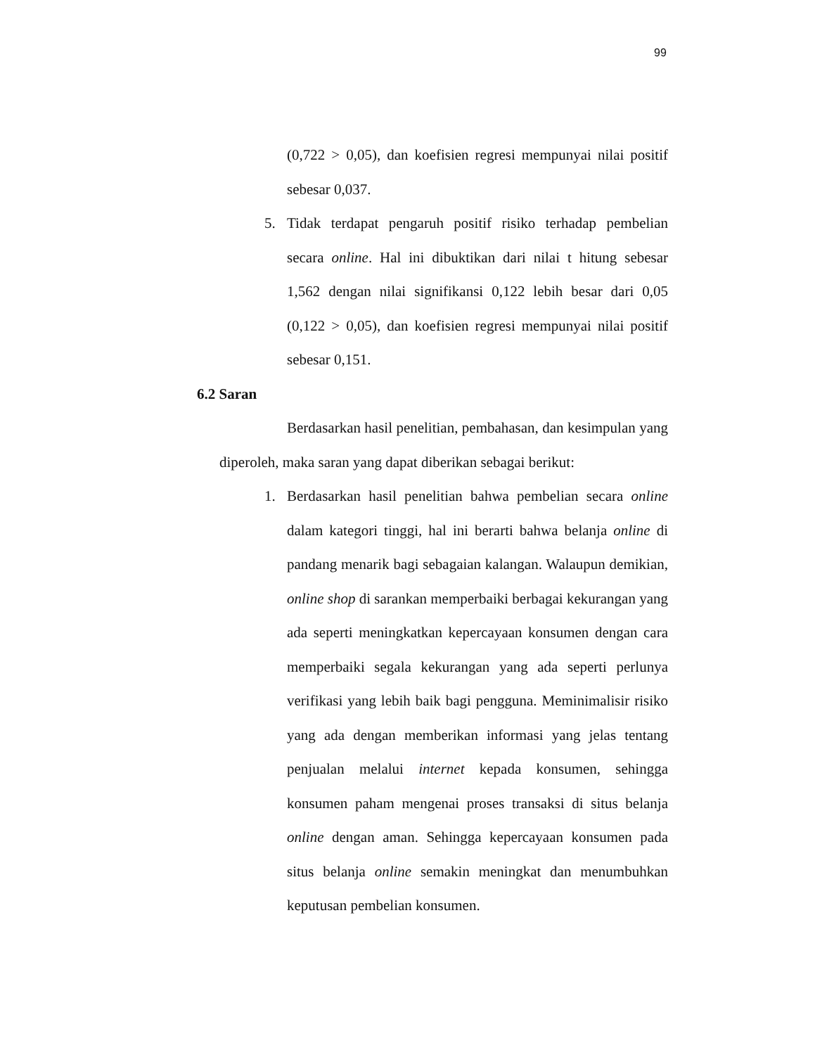99
(0,722 > 0,05), dan koefisien regresi mempunyai nilai positif sebesar 0,037.
5. Tidak terdapat pengaruh positif risiko terhadap pembelian secara online. Hal ini dibuktikan dari nilai t hitung sebesar 1,562 dengan nilai signifikansi 0,122 lebih besar dari 0,05 (0,122 > 0,05), dan koefisien regresi mempunyai nilai positif sebesar 0,151.
6.2 Saran
Berdasarkan hasil penelitian, pembahasan, dan kesimpulan yang diperoleh, maka saran yang dapat diberikan sebagai berikut:
1. Berdasarkan hasil penelitian bahwa pembelian secara online dalam kategori tinggi, hal ini berarti bahwa belanja online di pandang menarik bagi sebagaian kalangan. Walaupun demikian, online shop di sarankan memperbaiki berbagai kekurangan yang ada seperti meningkatkan kepercayaan konsumen dengan cara memperbaiki segala kekurangan yang ada seperti perlunya verifikasi yang lebih baik bagi pengguna. Meminimalisir risiko yang ada dengan memberikan informasi yang jelas tentang penjualan melalui internet kepada konsumen, sehingga konsumen paham mengenai proses transaksi di situs belanja online dengan aman. Sehingga kepercayaan konsumen pada situs belanja online semakin meningkat dan menumbuhkan keputusan pembelian konsumen.